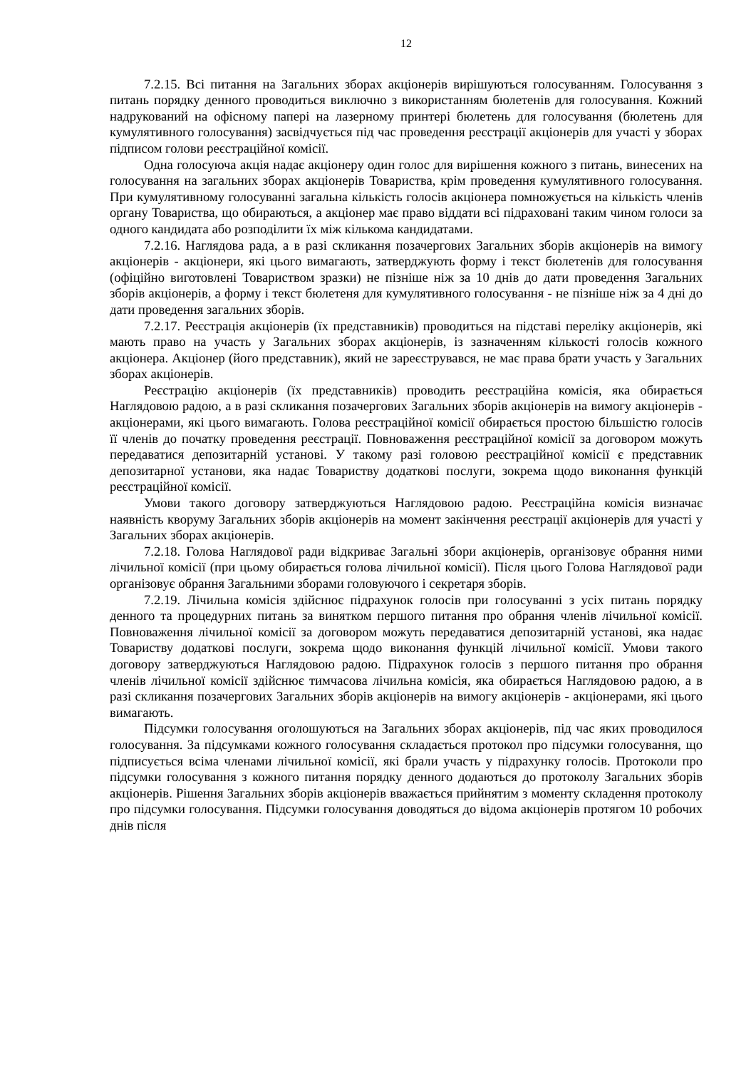12
7.2.15. Всі питання на Загальних зборах акціонерів вирішуються голосуванням. Голосування з питань порядку денного проводиться виключно з використанням бюлетенів для голосування. Кожний надрукований на офісному папері на лазерному принтері бюлетень для голосування (бюлетень для кумулятивного голосування) засвідчується під час проведення реєстрації акціонерів для участі у зборах підписом голови реєстраційної комісії.
Одна голосуюча акція надає акціонеру один голос для вирішення кожного з питань, винесених на голосування на загальних зборах акціонерів Товариства, крім проведення кумулятивного голосування. При кумулятивному голосуванні загальна кількість голосів акціонера помножується на кількість членів органу Товариства, що обираються, а акціонер має право віддати всі підраховані таким чином голоси за одного кандидата або розподілити їх між кількома кандидатами.
7.2.16. Наглядова рада, а в разі скликання позачергових Загальних зборів акціонерів на вимогу акціонерів - акціонери, які цього вимагають, затверджують форму і текст бюлетенів для голосування (офіційно виготовлені Товариством зразки) не пізніше ніж за 10 днів до дати проведення Загальних зборів акціонерів, а форму і текст бюлетеня для кумулятивного голосування - не пізніше ніж за 4 дні до дати проведення загальних зборів.
7.2.17. Реєстрація акціонерів (їх представників) проводиться на підставі переліку акціонерів, які мають право на участь у Загальних зборах акціонерів, із зазначенням кількості голосів кожного акціонера. Акціонер (його представник), який не зареєструвався, не має права брати участь у Загальних зборах акціонерів.
Реєстрацію акціонерів (їх представників) проводить реєстраційна комісія, яка обирається Наглядовою радою, а в разі скликання позачергових Загальних зборів акціонерів на вимогу акціонерів - акціонерами, які цього вимагають. Голова реєстраційної комісії обирається простою більшістю голосів її членів до початку проведення реєстрації. Повноваження реєстраційної комісії за договором можуть передаватися депозитарній установі. У такому разі головою реєстраційної комісії є представник депозитарної установи, яка надає Товариству додаткові послуги, зокрема щодо виконання функцій реєстраційної комісії.
Умови такого договору затверджуються Наглядовою радою. Реєстраційна комісія визначає наявність кворуму Загальних зборів акціонерів на момент закінчення реєстрації акціонерів для участі у Загальних зборах акціонерів.
7.2.18. Голова Наглядової ради відкриває Загальні збори акціонерів, організовує обрання ними лічильної комісії (при цьому обирається голова лічильної комісії). Після цього Голова Наглядової ради організовує обрання Загальними зборами головуючого і секретаря зборів.
7.2.19. Лічильна комісія здійснює підрахунок голосів при голосуванні з усіх питань порядку денного та процедурних питань за винятком першого питання про обрання членів лічильної комісії. Повноваження лічильної комісії за договором можуть передаватися депозитарній установі, яка надає Товариству додаткові послуги, зокрема щодо виконання функцій лічильної комісії. Умови такого договору затверджуються Наглядовою радою. Підрахунок голосів з першого питання про обрання членів лічильної комісії здійснює тимчасова лічильна комісія, яка обирається Наглядовою радою, а в разі скликання позачергових Загальних зборів акціонерів на вимогу акціонерів - акціонерами, які цього вимагають.
Підсумки голосування оголошуються на Загальних зборах акціонерів, під час яких проводилося голосування. За підсумками кожного голосування складається протокол про підсумки голосування, що підписується всіма членами лічильної комісії, які брали участь у підрахунку голосів. Протоколи про підсумки голосування з кожного питання порядку денного додаються до протоколу Загальних зборів акціонерів. Рішення Загальних зборів акціонерів вважається прийнятим з моменту складення протоколу про підсумки голосування. Підсумки голосування доводяться до відома акціонерів протягом 10 робочих днів після